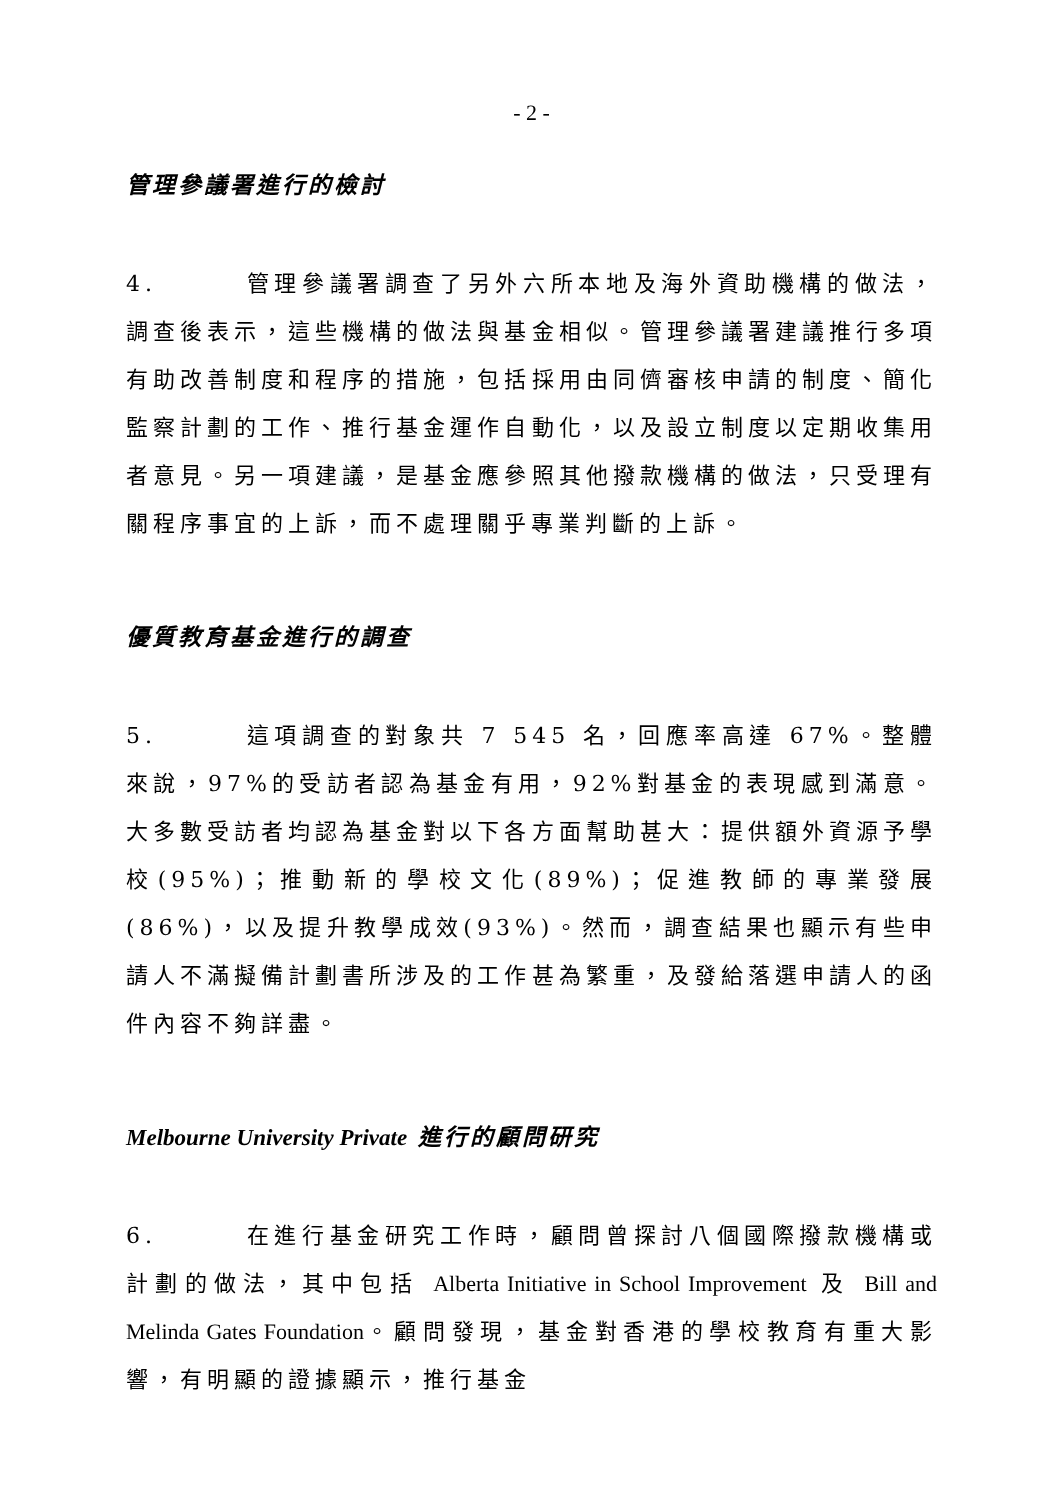- 2 -
管理參議署進行的檢討
4. 管理參議署調查了另外六所本地及海外資助機構的做法，調查後表示，這些機構的做法與基金相似。管理參議署建議推行多項有助改善制度和程序的措施，包括採用由同儕審核申請的制度、簡化監察計劃的工作、推行基金運作自動化，以及設立制度以定期收集用者意見。另一項建議，是基金應參照其他撥款機構的做法，只受理有關程序事宜的上訴，而不處理關乎專業判斷的上訴。
優質教育基金進行的調查
5. 這項調查的對象共 7 545 名，回應率高達 67%。整體來說，97%的受訪者認為基金有用，92%對基金的表現感到滿意。大多數受訪者均認為基金對以下各方面幫助甚大：提供額外資源予學校(95%)；推動新的學校文化(89%)；促進教師的專業發展(86%)，以及提升教學成效(93%)。然而，調查結果也顯示有些申請人不滿擬備計劃書所涉及的工作甚為繁重，及發給落選申請人的函件內容不夠詳盡。
Melbourne University Private 進行的顧問研究
6. 在進行基金研究工作時，顧問曾探討八個國際撥款機構或計劃的做法，其中包括 Alberta Initiative in School Improvement 及 Bill and Melinda Gates Foundation。顧問發現，基金對香港的學校教育有重大影響，有明顯的證據顯示，推行基金